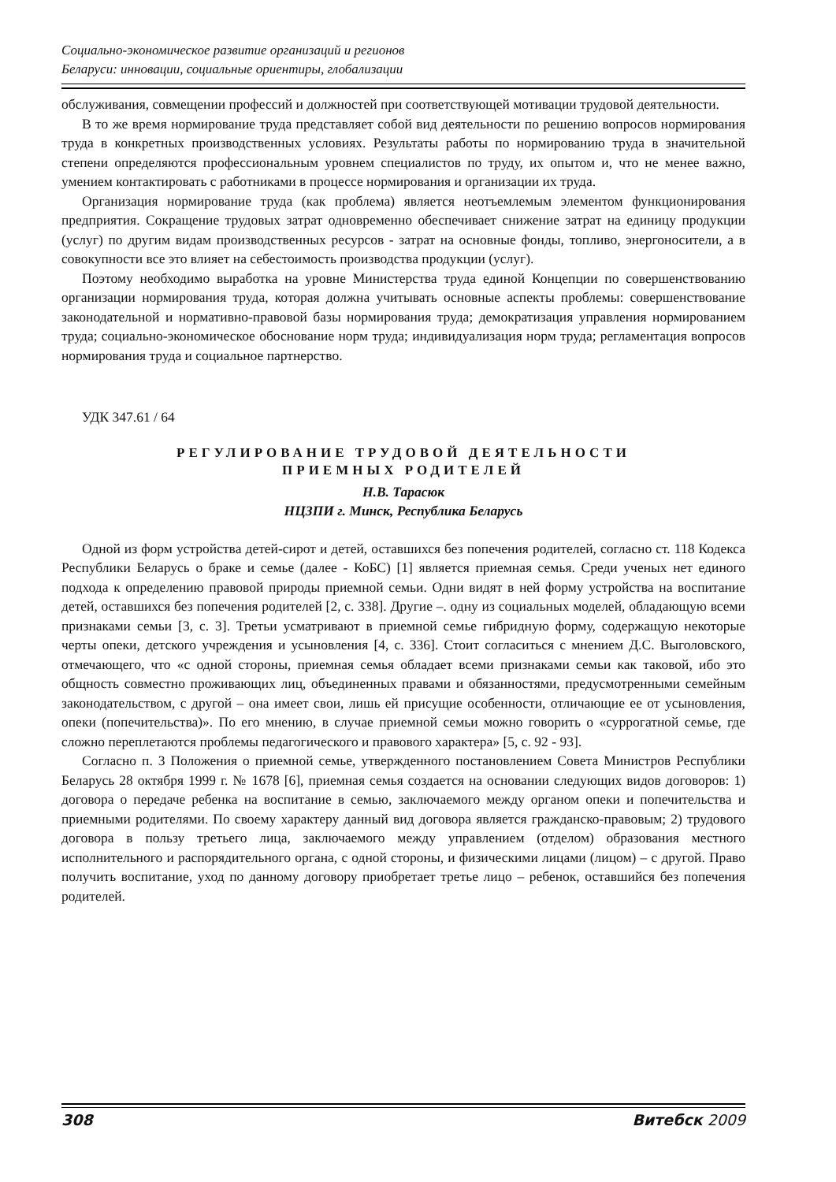Социально-экономическое развитие организаций и регионов
Беларуси: инновации, социальные ориентиры, глобализации
обслуживания, совмещении профессий и должностей при соответствующей мотивации трудовой деятельности.
В то же время нормирование труда представляет собой вид деятельности по решению вопросов нормирования труда в конкретных производственных условиях. Результаты работы по нормированию труда в значительной степени определяются профессиональным уровнем специалистов по труду, их опытом и, что не менее важно, умением контактировать с работниками в процессе нормирования и организации их труда.
Организация нормирование труда (как проблема) является неотъемлемым элементом функционирования предприятия. Сокращение трудовых затрат одновременно обеспечивает снижение затрат на единицу продукции (услуг) по другим видам производственных ресурсов - затрат на основные фонды, топливо, энергоносители, а в совокупности все это влияет на себестоимость производства продукции (услуг).
Поэтому необходимо выработка на уровне Министерства труда единой Концепции по совершенствованию организации нормирования труда, которая должна учитывать основные аспекты проблемы: совершенствование законодательной и нормативно-правовой базы нормирования труда; демократизация управления нормированием труда; социально-экономическое обоснование норм труда; индивидуализация норм труда; регламентация вопросов нормирования труда и социальное партнерство.
УДК 347.61 / 64
РЕГУЛИРОВАНИЕ ТРУДОВОЙ ДЕЯТЕЛЬНОСТИ
ПРИЕМНЫХ РОДИТЕЛЕЙ
Н.В. Тарасюк
НЦЗПИ г. Минск, Республика Беларусь
Одной из форм устройства детей-сирот и детей, оставшихся без попечения родителей, согласно ст. 118 Кодекса Республики Беларусь о браке и семье (далее - КоБС) [1] является приемная семья. Среди ученых нет единого подхода к определению правовой природы приемной семьи. Одни видят в ней форму устройства на воспитание детей, оставшихся без попечения родителей [2, с. 338]. Другие –. одну из социальных моделей, обладающую всеми признаками семьи [3, с. 3]. Третьи усматривают в приемной семье гибридную форму, содержащую некоторые черты опеки, детского учреждения и усыновления [4, с. 336]. Стоит согласиться с мнением Д.С. Выголовского, отмечающего, что «с одной стороны, приемная семья обладает всеми признаками семьи как таковой, ибо это общность совместно проживающих лиц, объединенных правами и обязанностями, предусмотренными семейным законодательством, с другой – она имеет свои, лишь ей присущие особенности, отличающие ее от усыновления, опеки (попечительства)». По его мнению, в случае приемной семьи можно говорить о «суррогатной семье, где сложно переплетаются проблемы педагогического и правового характера» [5, с. 92 - 93].
Согласно п. 3 Положения о приемной семье, утвержденного постановлением Совета Министров Республики Беларусь 28 октября 1999 г. № 1678 [6], приемная семья создается на основании следующих видов договоров: 1) договора о передаче ребенка на воспитание в семью, заключаемого между органом опеки и попечительства и приемными родителями. По своему характеру данный вид договора является гражданско-правовым; 2) трудового договора в пользу третьего лица, заключаемого между управлением (отделом) образования местного исполнительного и распорядительного органа, с одной стороны, и физическими лицами (лицом) – с другой. Право получить воспитание, уход по данному договору приобретает третье лицо – ребенок, оставшийся без попечения родителей.
308 Витебск 2009